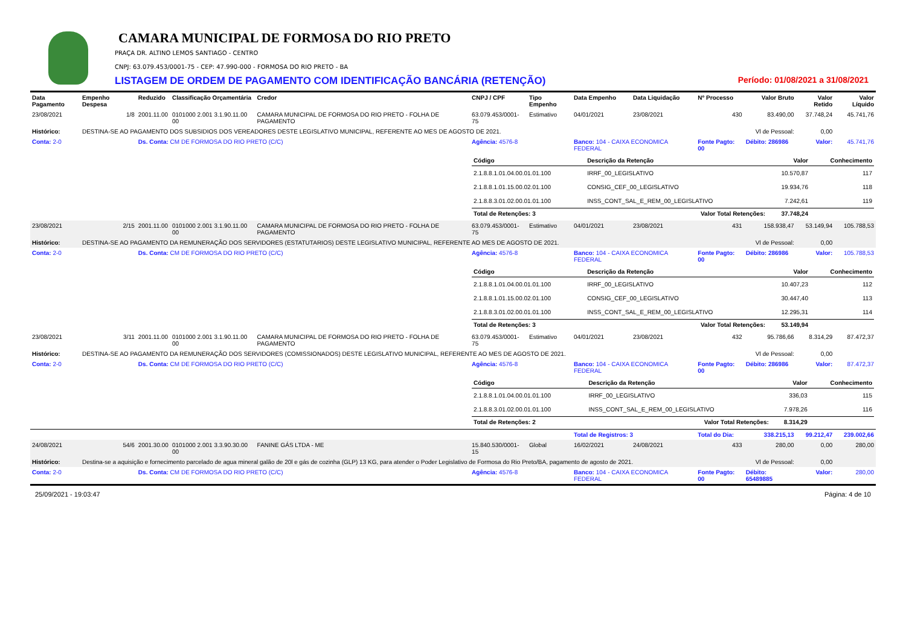CAMARA MUNICIPAL DE FORMOSA DO RIO PRETO
PRAÇA DR. ALTINO LEMOS SANTIAGO - CENTRO
CNPJ: 63.079.453/0001-75 - CEP: 47.990-000 - FORMOSA DO RIO PRETO - BA
LISTAGEM DE ORDEM DE PAGAMENTO COM IDENTIFICAÇÃO BANCÁRIA (RETENÇÃO) Período: 01/08/2021 a 31/08/2021
| Data Pagamento | Empenho Despesa | Reduzido | Classificação Orçamentária | Credor | CNPJ / CPF | Tipo Empenho | Data Empenho | Data Liquidação | Nº Processo | Valor Bruto | Valor Retido | Valor Líquido |
| --- | --- | --- | --- | --- | --- | --- | --- | --- | --- | --- | --- | --- |
| 23/08/2021 | 1/8 | 2001.11.00 | 0101000 2.001 3.1.90.11.00 00 | CAMARA MUNICIPAL DE FORMOSA DO RIO PRETO - FOLHA DE PAGAMENTO | 63.079.453/0001-75 | Estimativo | 04/01/2021 | 23/08/2021 | 430 | 83.490,00 | 37.748,24 | 45.741,76 |
| Histórico: | DESTINA-SE AO PAGAMENTO DOS SUBSIDIOS DOS VEREADORES DESTE LEGISLATIVO MUNICIPAL, REFERENTE AO MES DE AGOSTO DE 2021. | | | | | | | | | Vl de Pessoal: | 0,00 | |
| Conta: 2-0 | | Ds. Conta: CM DE FORMOSA DO RIO PRETO (C/C) | | | Agência: 4576-8 | | Banco: 104 - CAIXA ECONOMICA FEDERAL | | Fonte Pagto: 00 | Débito: 286986 | Valor: | 45.741,76 |
| | | | | | / Código / Descrição da Retenção / Valor / Conhecimento / / --- / --- / --- / --- / / 2.1.8.8.1.01.04.00.01.01.100 / IRRF_00_LEGISLATIVO / 10.570,87 / 117 / / 2.1.8.8.1.01.15.00.02.01.100 / CONSIG_CEF_00_LEGISLATIVO / 19.934,76 / 118 / / 2.1.8.8.3.01.02.00.01.01.100 / INSS_CONT_SAL_E_REM_00_LEGISLATIVO / 7.242,61 / 119 / / Total de Retenções: 3 / Valor Total Retenções: / 37.748,24 / / | | | | | | | |
| 23/08/2021 | 2/15 | 2001.11.00 | 0101000 2.001 3.1.90.11.00 00 | CAMARA MUNICIPAL DE FORMOSA DO RIO PRETO - FOLHA DE PAGAMENTO | 63.079.453/0001-75 | Estimativo | 04/01/2021 | 23/08/2021 | 431 | 158.938,47 | 53.149,94 | 105.788,53 |
| Histórico: | DESTINA-SE AO PAGAMENTO DA REMUNERAÇÃO DOS SERVIDORES (ESTATUTARIOS) DESTE LEGISLATIVO MUNICIPAL, REFERENTE AO MES DE AGOSTO DE 2021. | | | | | | | | | Vl de Pessoal: | 0,00 | |
| Conta: 2-0 | | Ds. Conta: CM DE FORMOSA DO RIO PRETO (C/C) | | | Agência: 4576-8 | | Banco: 104 - CAIXA ECONOMICA FEDERAL | | Fonte Pagto: 00 | Débito: 286986 | Valor: | 105.788,53 |
| | | | | | / Código / Descrição da Retenção / Valor / Conhecimento / / --- / --- / --- / --- / / 2.1.8.8.1.01.04.00.01.01.100 / IRRF_00_LEGISLATIVO / 10.407,23 / 112 / / 2.1.8.8.1.01.15.00.02.01.100 / CONSIG_CEF_00_LEGISLATIVO / 30.447,40 / 113 / / 2.1.8.8.3.01.02.00.01.01.100 / INSS_CONT_SAL_E_REM_00_LEGISLATIVO / 12.295,31 / 114 / / Total de Retenções: 3 / Valor Total Retenções: / 53.149,94 / / | | | | | | | |
| 23/08/2021 | 3/11 | 2001.11.00 | 0101000 2.001 3.1.90.11.00 00 | CAMARA MUNICIPAL DE FORMOSA DO RIO PRETO - FOLHA DE PAGAMENTO | 63.079.453/0001-75 | Estimativo | 04/01/2021 | 23/08/2021 | 432 | 95.786,66 | 8.314,29 | 87.472,37 |
| Histórico: | DESTINA-SE AO PAGAMENTO DA REMUNERAÇÃO DOS SERVIDORES (COMISSIONADOS) DESTE LEGISLATIVO MUNICIPAL, REFERENTE AO MES DE AGOSTO DE 2021. | | | | | | | | | Vl de Pessoal: | 0,00 | |
| Conta: 2-0 | | Ds. Conta: CM DE FORMOSA DO RIO PRETO (C/C) | | | Agência: 4576-8 | | Banco: 104 - CAIXA ECONOMICA FEDERAL | | Fonte Pagto: 00 | Débito: 286986 | Valor: | 87.472,37 |
| | | | | | / Código / Descrição da Retenção / Valor / Conhecimento / / --- / --- / --- / --- / / 2.1.8.8.1.01.04.00.01.01.100 / IRRF_00_LEGISLATIVO / 336,03 / 115 / / 2.1.8.8.3.01.02.00.01.01.100 / INSS_CONT_SAL_E_REM_00_LEGISLATIVO / 7.978,26 / 116 / / Total de Retenções: 2 / Valor Total Retenções: / 8.314,29 / / | | | | | | | |
| | | | | | | | Total de Registros: 3 | | Total do Dia: | 338.215,13 | 99.212,47 | 239.002,66 |
| 24/08/2021 | 54/6 | 2001.30.00 | 0101000 2.001 3.3.90.30.00 00 | FANINE GÁS LTDA - ME | 15.840.530/0001-15 | Global | 16/02/2021 | 24/08/2021 | 433 | 280,00 | 0,00 | 280,00 |
| Histórico: | Destina-se a aquisição e fornecimento parcelado de agua mineral galão de 20l e gás de cozinha (GLP) 13 KG, para atender o Poder Legislativo de Formosa do Rio Preto/BA, pagamento de agosto de 2021. | | | | | | | | | Vl de Pessoal: | 0,00 | |
| Conta: 2-0 | | Ds. Conta: CM DE FORMOSA DO RIO PRETO (C/C) | | | Agência: 4576-8 | | Banco: 104 - CAIXA ECONOMICA FEDERAL | | Fonte Pagto: 00 | Débito: 65489885 | Valor: | 280,00 |
25/09/2021 - 19:03:47 Página: 4 de 10